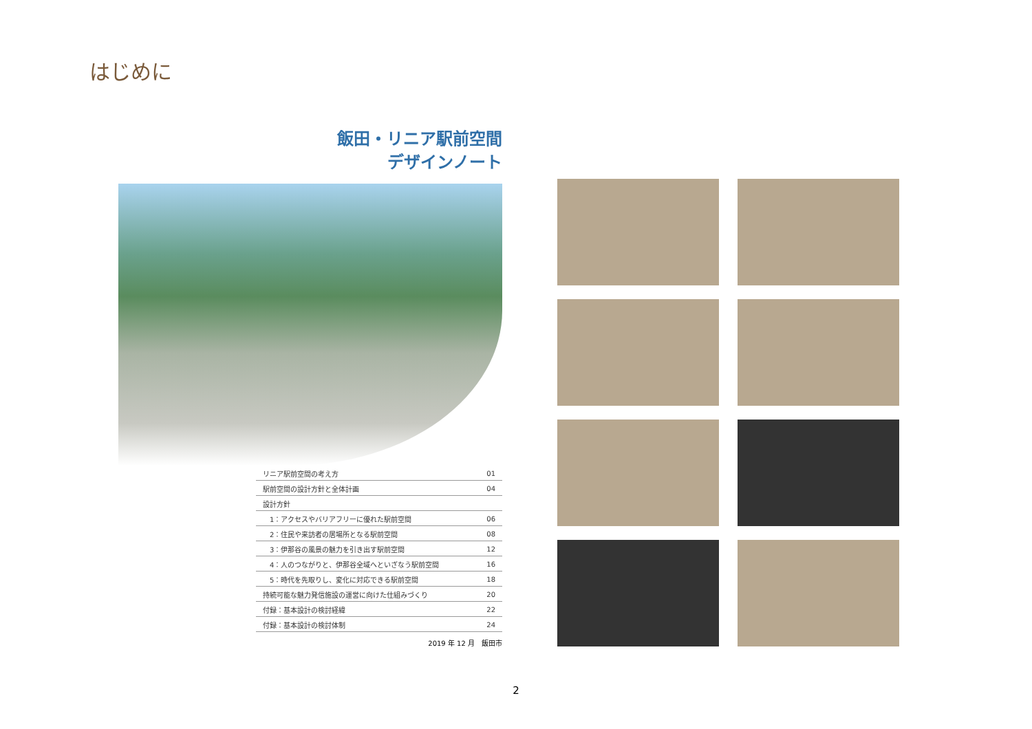はじめに
飯田・リニア駅前空間
デザインノート
| リニア駅前空間の考え方 | 01 |
| 駅前空間の設計方針と全体計画 | 04 |
| 設計方針 | |
| 1：アクセスやバリアフリーに優れた駅前空間 | 06 |
| 2：住民や来訪者の居場所となる駅前空間 | 08 |
| 3：伊那谷の風景の魅力を引き出す駅前空間 | 12 |
| 4：人のつながりと、伊那谷全域へといざなう駅前空間 | 16 |
| 5：時代を先取りし、変化に対応できる駅前空間 | 18 |
| 持続可能な魅力発信施設の運営に向けた仕組みづくり | 20 |
| 付録：基本設計の検討経緯 | 22 |
| 付録：基本設計の検討体制 | 24 |
2019 年 12 月　飯田市
2